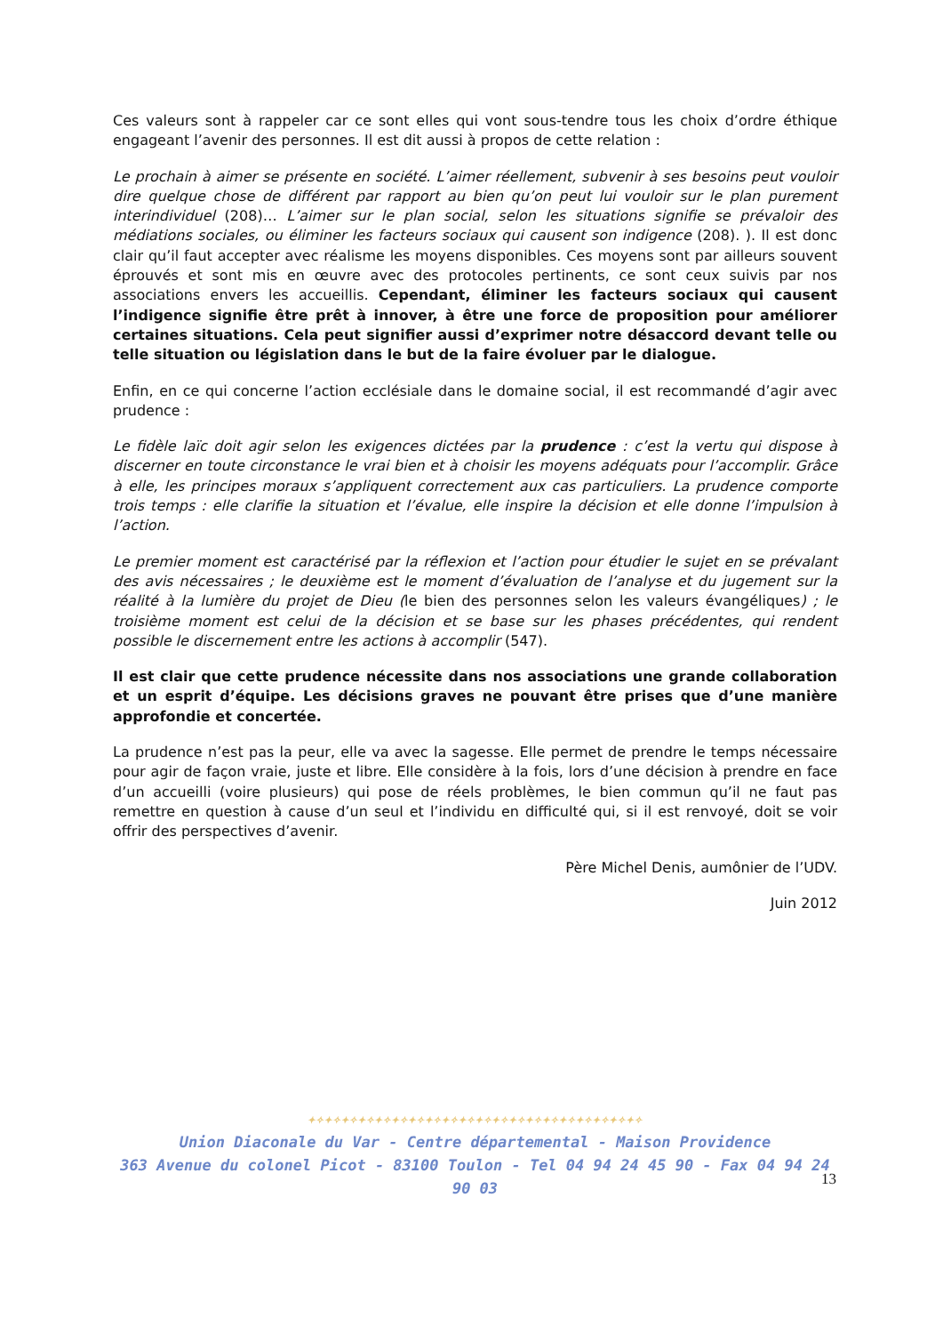Ces valeurs sont à rappeler car ce sont elles qui vont sous-tendre tous les choix d’ordre éthique engageant l’avenir des personnes. Il est dit aussi à propos de cette relation :
Le prochain à aimer se présente en société. L’aimer réellement, subvenir à ses besoins peut vouloir dire quelque chose de différent par rapport au bien qu’on peut lui vouloir sur le plan purement interindividuel (208)… L’aimer sur le plan social, selon les situations signifie se prévaloir des médiations sociales, ou éliminer les facteurs sociaux qui causent son indigence (208). ). Il est donc clair qu’il faut accepter avec réalisme les moyens disponibles. Ces moyens sont par ailleurs souvent éprouvés et sont mis en œuvre avec des protocoles pertinents, ce sont ceux suivis par nos associations envers les accueillis. Cependant, éliminer les facteurs sociaux qui causent l’indigence signifie être prêt à innover, à être une force de proposition pour améliorer certaines situations. Cela peut signifier aussi d’exprimer notre désaccord devant telle ou telle situation ou législation dans le but de la faire évoluer par le dialogue.
Enfin, en ce qui concerne l’action ecclésiale dans le domaine social, il est recommandé d’agir avec prudence :
Le fidèle laïc doit agir selon les exigences dictées par la prudence : c’est la vertu qui dispose à discerner en toute circonstance le vrai bien et à choisir les moyens adéquats pour l’accomplir. Grâce à elle, les principes moraux s’appliquent correctement aux cas particuliers. La prudence comporte trois temps : elle clarifie la situation et l’évalue, elle inspire la décision et elle donne l’impulsion à l’action.
Le premier moment est caractérisé par la réflexion et l’action pour étudier le sujet en se prévalant des avis nécessaires ; le deuxième est le moment d’évaluation de l’analyse et du jugement sur la réalité à la lumière du projet de Dieu (le bien des personnes selon les valeurs évangéliques) ; le troisième moment est celui de la décision et se base sur les phases précédentes, qui rendent possible le discernement entre les actions à accomplir (547).
Il est clair que cette prudence nécessite dans nos associations une grande collaboration et un esprit d’équipe. Les décisions graves ne pouvant être prises que d’une manière approfondie et concertée.
La prudence n’est pas la peur, elle va avec la sagesse. Elle permet de prendre le temps nécessaire pour agir de façon vraie, juste et libre. Elle considère à la fois, lors d’une décision à prendre en face d’un accueilli (voire plusieurs) qui pose de réels problèmes, le bien commun qu’il ne faut pas remettre en question à cause d’un seul et l’individu en difficulté qui, si il est renvoyé, doit se voir offrir des perspectives d’avenir.
Père Michel Denis, aumônier de l’UDV.
Juin 2012
✦✧✦✧✦✧✦✧✦✧✦✧✦✧✦✧✦✧✦✧✦✧✦✧✦✧✦✧✦✧✦✧✦✧✦✧✦✧✦✧
Union Diaconale du Var - Centre départemental - Maison Providence
363 Avenue du colonel Picot - 83100 Toulon - Tel 04 94 24 45 90 - Fax 04 94 24 90 03
13